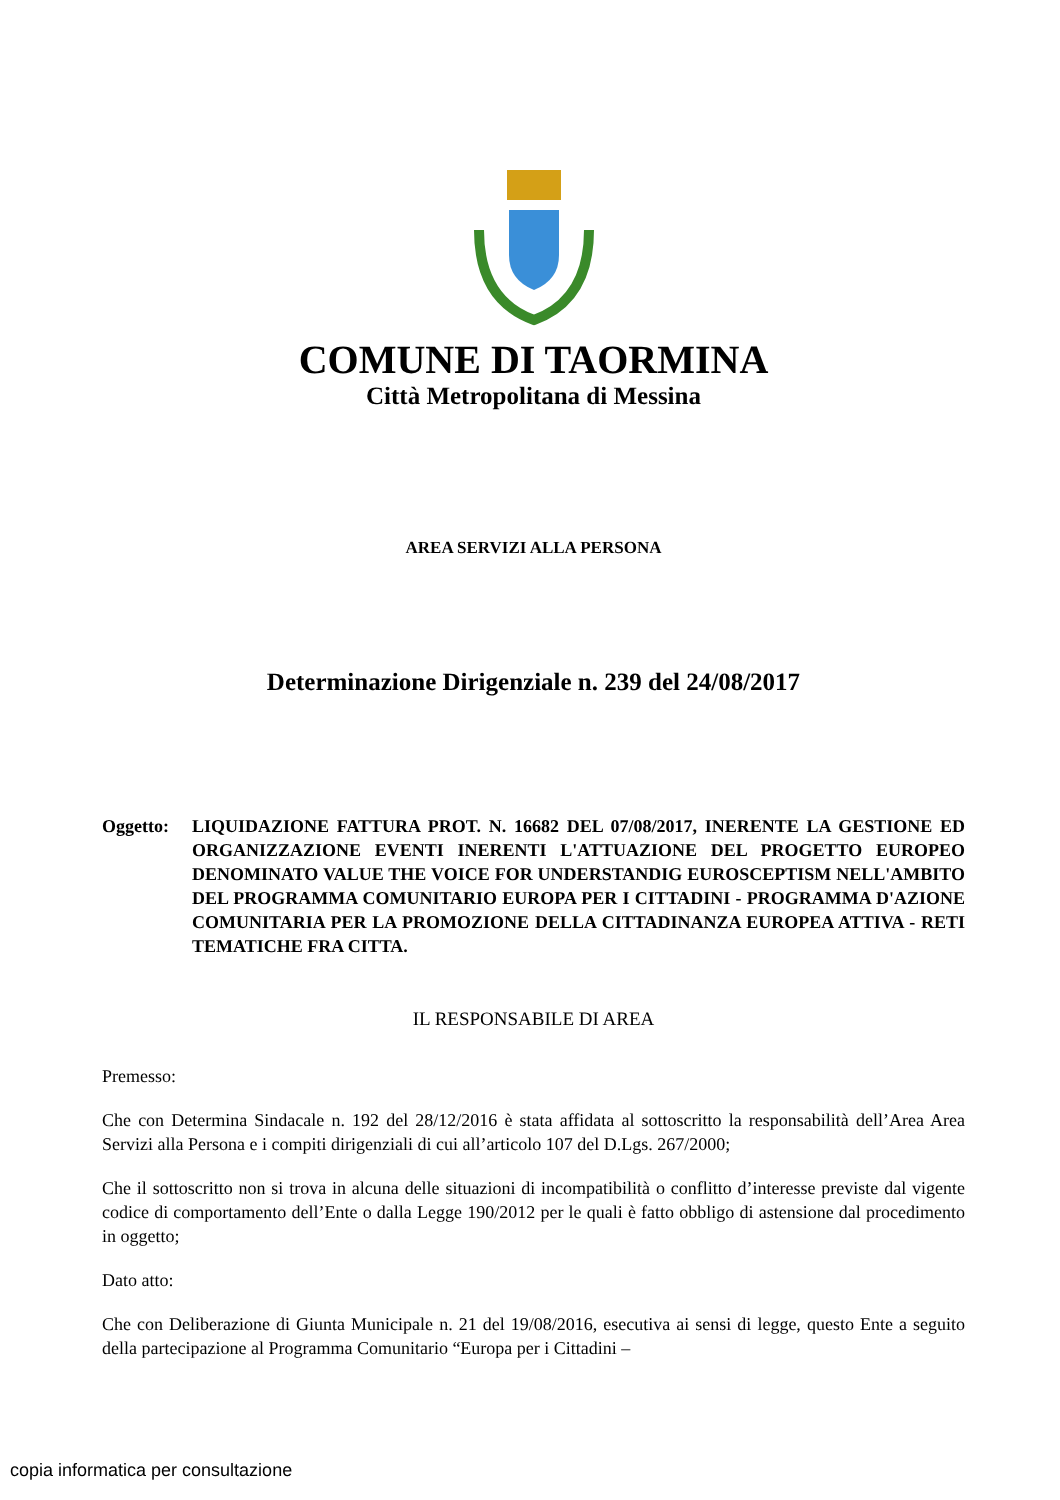COMUNE DI TAORMINA
Città Metropolitana di Messina
AREA SERVIZI ALLA PERSONA
Determinazione Dirigenziale n. 239 del 24/08/2017
Oggetto: LIQUIDAZIONE FATTURA PROT. N. 16682 DEL 07/08/2017, INERENTE LA GESTIONE ED ORGANIZZAZIONE EVENTI INERENTI L'ATTUAZIONE DEL PROGETTO EUROPEO DENOMINATO VALUE THE VOICE FOR UNDERSTANDIG EUROSCEPTISM NELL'AMBITO DEL PROGRAMMA COMUNITARIO EUROPA PER I CITTADINI - PROGRAMMA D'AZIONE COMUNITARIA PER LA PROMOZIONE DELLA CITTADINANZA EUROPEA ATTIVA - RETI TEMATICHE FRA CITTA.
IL RESPONSABILE DI AREA
Premesso:
Che con Determina Sindacale n. 192 del 28/12/2016 è stata affidata al sottoscritto la responsabilità dell’Area Area Servizi alla Persona e i compiti dirigenziali di cui all’articolo 107 del D.Lgs. 267/2000;
Che il sottoscritto non si trova in alcuna delle situazioni di incompatibilità o conflitto d’interesse previste dal vigente codice di comportamento dell’Ente o dalla Legge 190/2012 per le quali è fatto obbligo di astensione dal procedimento in oggetto;
Dato atto:
Che con Deliberazione di Giunta Municipale n. 21 del 19/08/2016, esecutiva ai sensi di legge, questo Ente a seguito della partecipazione al Programma Comunitario “Europa per i Cittadini –
copia informatica per consultazione